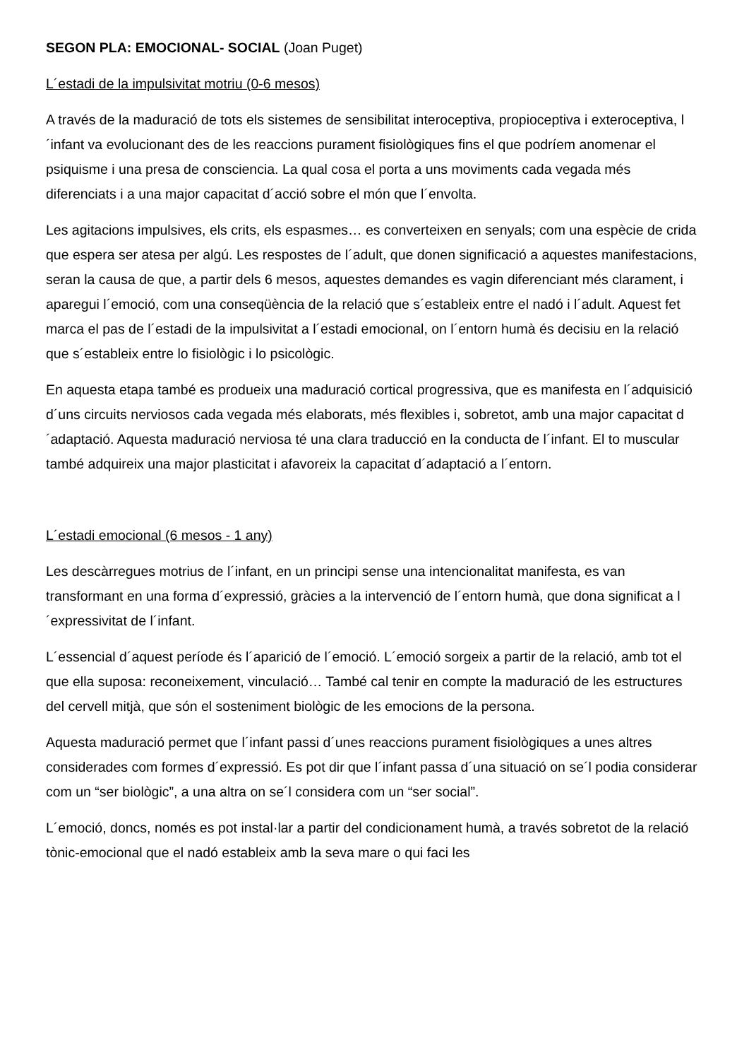SEGON PLA: EMOCIONAL- SOCIAL (Joan Puget)
L´estadi de la impulsivitat motriu (0-6 mesos)
A través de la maduració de tots els sistemes de sensibilitat interoceptiva, propioceptiva i exteroceptiva, l´infant va evolucionant des de les reaccions purament fisiològiques fins el que podríem anomenar el psiquisme i una presa de consciencia. La qual cosa el porta a uns moviments cada vegada més diferenciats i a una major capacitat d´acció sobre el món que l´envolta.
Les agitacions impulsives, els crits, els espasmes… es converteixen en senyals; com una espècie de crida que espera ser atesa per algú. Les respostes de l´adult, que donen significació a aquestes manifestacions, seran la causa de que, a partir dels 6 mesos, aquestes demandes es vagin diferenciant més clarament, i aparegui l´emoció, com una conseqüència de la relació que s´estableix entre el nadó i l´adult. Aquest fet marca el pas de l´estadi de la impulsivitat a l´estadi emocional, on l´entorn humà és decisiu en la relació que s´estableix entre lo fisiològic i lo psicològic.
En aquesta etapa també es produeix una maduració cortical progressiva, que es manifesta en l´adquisició d´uns circuits nerviosos cada vegada més elaborats, més flexibles i, sobretot, amb una major capacitat d´adaptació. Aquesta maduració nerviosa té una clara traducció en la conducta de l´infant. El to muscular també adquireix una major plasticitat i afavoreix la capacitat d´adaptació a l´entorn.
L´estadi emocional (6 mesos - 1 any)
Les descàrregues motrius de l´infant, en un principi sense una intencionalitat manifesta, es van transformant en una forma d´expressió, gràcies a la intervenció de l´entorn humà, que dona significat a l´expressivitat de l´infant.
L´essencial d´aquest període és l´aparició de l´emoció. L´emoció sorgeix a partir de la relació, amb tot el que ella suposa: reconeixement, vinculació… També cal tenir en compte la maduració de les estructures del cervell mitjà, que són el sosteniment biològic de les emocions de la persona.
Aquesta maduració permet que l´infant passi d´unes reaccions purament fisiològiques a unes altres considerades com formes d´expressió. Es pot dir que l´infant passa d´una situació on se´l podia considerar com un “ser biològic”, a una altra on se´l considera com un “ser social”.
L´emoció, doncs, només es pot instal·lar a partir del condicionament humà, a través sobretot de la relació tònic-emocional que el nadó estableix amb la seva mare o qui faci les